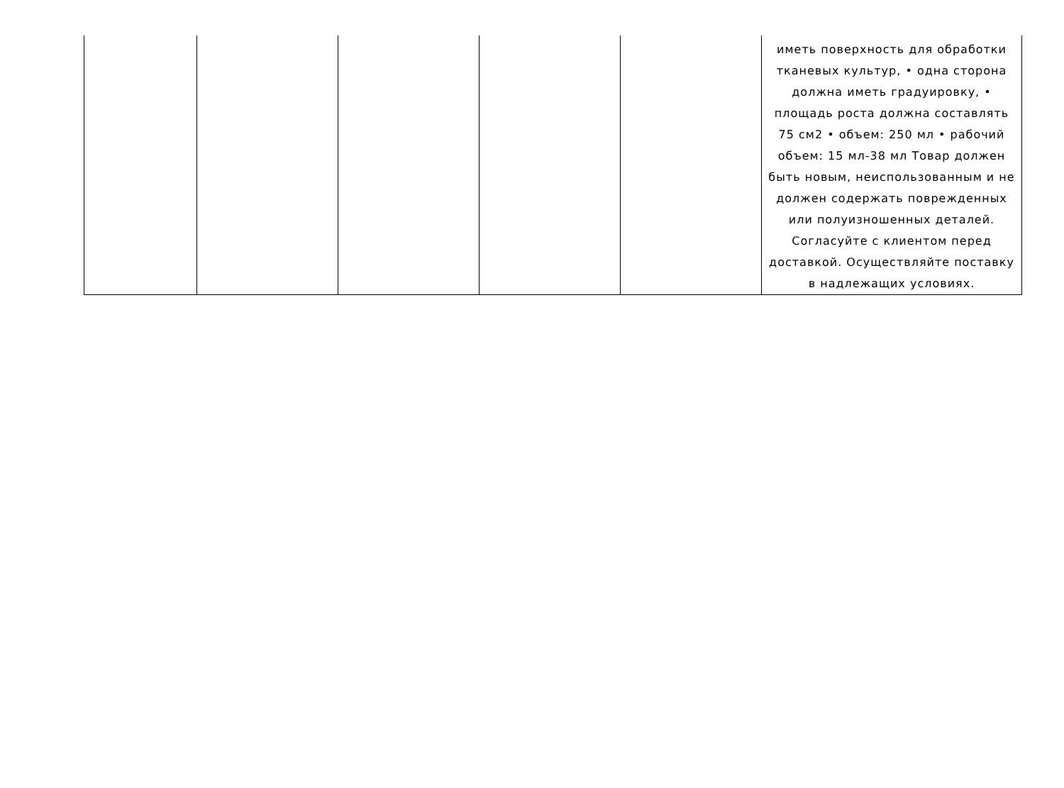| | | | | | иметь поверхность для обработки тканевых культур, • одна сторона должна иметь градуировку, • площадь роста должна составлять 75 см2 • объем: 250 мл • рабочий объем: 15 мл-38 мл Товар должен быть новым, неиспользованным и не должен содержать поврежденных или полуизношенных деталей. Согласуйте с клиентом перед доставкой. Осуществляйте поставку в надлежащих условиях. |